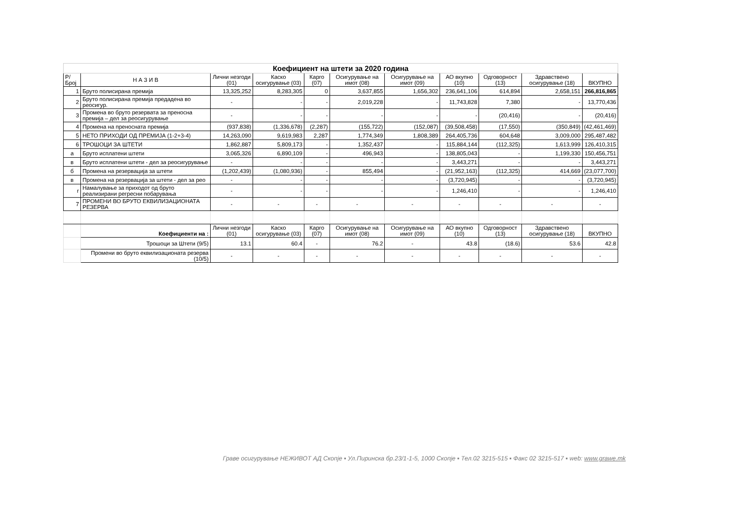| Коефициент на штети за 2020 година | | | | | | | | | | |
| Р/Број | Н А З И В | Лични незгоди (01) | Каско осигурување (03) | Карго (07) | Осигурување на имот (08) | Осигурување на имот (09) | АО вкупно (10) | Одговорност (13) | Здравствено осигурување (18) | ВКУПНО |
| 1 | Бруто полисирана премија | 13,325,252 | 8,283,305 | 0 | 3,637,855 | 1,656,302 | 236,641,106 | 614,894 | 2,658,151 | 266,816,865 |
| 2 | Бруто полисирана премија предадена во реосигур. | - | - | - | 2,019,228 | - | 11,743,828 | 7,380 | - | 13,770,436 |
| 3 | Промена во бруто резервата за преносна премија – дел за реосигурување | - | - | - | - | - | - | (20,416) | - | (20,416) |
| 4 | Промена на преносната премија | (937,838) | (1,336,678) | (2,287) | (155,722) | (152,087) | (39,508,458) | (17,550) | (350,849) | (42,461,469) |
| 5 | НЕТО ПРИХОДИ ОД ПРЕМИЈА (1-2+3-4) | 14,263,090 | 9,619,983 | 2,287 | 1,774,349 | 1,808,389 | 264,405,736 | 604,648 | 3,009,000 | 295,487,482 |
| 6 | ТРОШОЦИ ЗА ШТЕТИ | 1,862,887 | 5,809,173 | - | 1,352,437 | - | 115,884,144 | (112,325) | 1,613,999 | 126,410,315 |
| а | Бруто исплатени штети | 3,065,326 | 6,890,109 | - | 496,943 | - | 138,805,043 | - | 1,199,330 | 150,456,751 |
| в | Бруто исплатени штети - дел за реосигурување | - | - | - | - | - | 3,443,271 | - | - | 3,443,271 |
| б | Промена на резервација за штети | (1,202,439) | (1,080,936) | - | 855,494 | - | (21,952,163) | (112,325) | 414,669 | (23,077,700) |
| в | Промена на резервација за штети - дел за рео | - | - | - | - | - | (3,720,945) | - | - | (3,720,945) |
| г | Намалување за приходот од бруто реализирани регресни побарувања | - | - | - | - | - | 1,246,410 | - | - | 1,246,410 |
| 7 | ПРОМЕНИ ВО БРУТО ЕКВИЛИЗАЦИОНАТА РЕЗЕРВА | - | - | - | - | - | - | - | - | - |
| | Коефициенти на : | Лични незгоди (01) | Каско осигурување (03) | Карго (07) | Осигурување на имот (08) | Осигурување на имот (09) | АО вкупно (10) | Одговорност (13) | Здравствено осигурување (18) | ВКУПНО |
| | Трошоци за Штети (9/5) | 13.1 | 60.4 | - | 76.2 | - | 43.8 | (18.6) | 53.6 | 42.8 |
| | Промени во бруто еквилизационата резерва (10/5) | - | - | - | - | - | - | - | - | - |
Граве осигурување НЕЖИВОТ АД Скопје ▪ Ул.Пиринска бр.23/1-1-5, 1000 Скопје ▪ Тел.02 3215-515 ▪ Факс 02 3215-517 ▪ web: www.grawe.mk